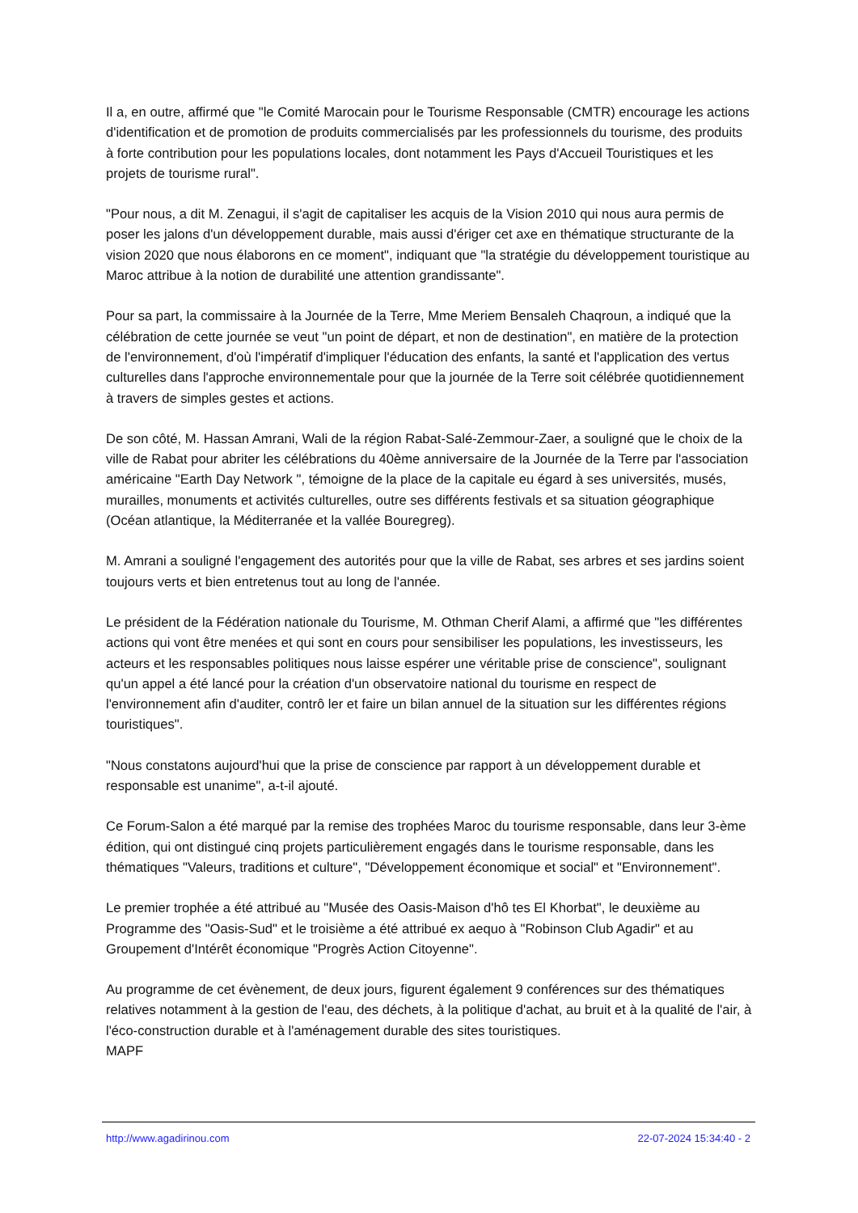Il a, en outre, affirmé que "le Comité Marocain pour le Tourisme Responsable (CMTR) encourage les actions d'identification et de promotion de produits commercialisés par les professionnels du tourisme, des produits à forte contribution pour les populations locales, dont notamment les Pays d'Accueil Touristiques et les projets de tourisme rural".
"Pour nous, a dit M. Zenagui, il s'agit de capitaliser les acquis de la Vision 2010 qui nous aura permis de poser les jalons d'un développement durable, mais aussi d'ériger cet axe en thématique structurante de la vision 2020 que nous élaborons en ce moment", indiquant que "la stratégie du développement touristique au Maroc attribue à la notion de durabilité une attention grandissante".
Pour sa part, la commissaire à la Journée de la Terre, Mme Meriem Bensaleh Chaqroun, a indiqué que la célébration de cette journée se veut "un point de départ, et non de destination", en matière de la protection de l'environnement, d'où l'impératif d'impliquer l'éducation des enfants, la santé et l'application des vertus culturelles dans l'approche environnementale pour que la journée de la Terre soit célébrée quotidiennement à travers de simples gestes et actions.
De son côté, M. Hassan Amrani, Wali de la région Rabat-Salé-Zemmour-Zaer, a souligné que le choix de la ville de Rabat pour abriter les célébrations du 40ème anniversaire de la Journée de la Terre par l'association américaine "Earth Day Network ", témoigne de la place de la capitale eu égard à ses universités, musés, murailles, monuments et activités culturelles, outre ses différents festivals et sa situation géographique (Océan atlantique, la Méditerranée et la vallée Bouregreg).
M. Amrani a souligné l'engagement des autorités pour que la ville de Rabat, ses arbres et ses jardins soient toujours verts et bien entretenus tout au long de l'année.
Le président de la Fédération nationale du Tourisme, M. Othman Cherif Alami, a affirmé que "les différentes actions qui vont être menées et qui sont en cours pour sensibiliser les populations, les investisseurs, les acteurs et les responsables politiques nous laisse espérer une véritable prise de conscience", soulignant qu'un appel a été lancé pour la création d'un observatoire national du tourisme en respect de l'environnement afin d'auditer, contrô ler et faire un bilan annuel de la situation sur les différentes régions touristiques".
"Nous constatons aujourd'hui que la prise de conscience par rapport à un développement durable et responsable est unanime", a-t-il ajouté.
Ce Forum-Salon a été marqué par la remise des trophées Maroc du tourisme responsable, dans leur 3-ème édition, qui ont distingué cinq projets particulièrement engagés dans le tourisme responsable, dans les thématiques "Valeurs, traditions et culture", "Développement économique et social" et "Environnement".
Le premier trophée a été attribué au "Musée des Oasis-Maison d'hô tes El Khorbat", le deuxième au Programme des "Oasis-Sud" et le troisième a été attribué ex aequo à "Robinson Club Agadir" et au Groupement d'Intérêt économique "Progrès Action Citoyenne".
Au programme de cet évènement, de deux jours, figurent également 9 conférences sur des thématiques relatives notamment à la gestion de l'eau, des déchets, à la politique d'achat, au bruit et à la qualité de l'air, à l'éco-construction durable et à l'aménagement durable des sites touristiques.
MAPF
http://www.agadirinou.com 22-07-2024 15:34:40 - 2